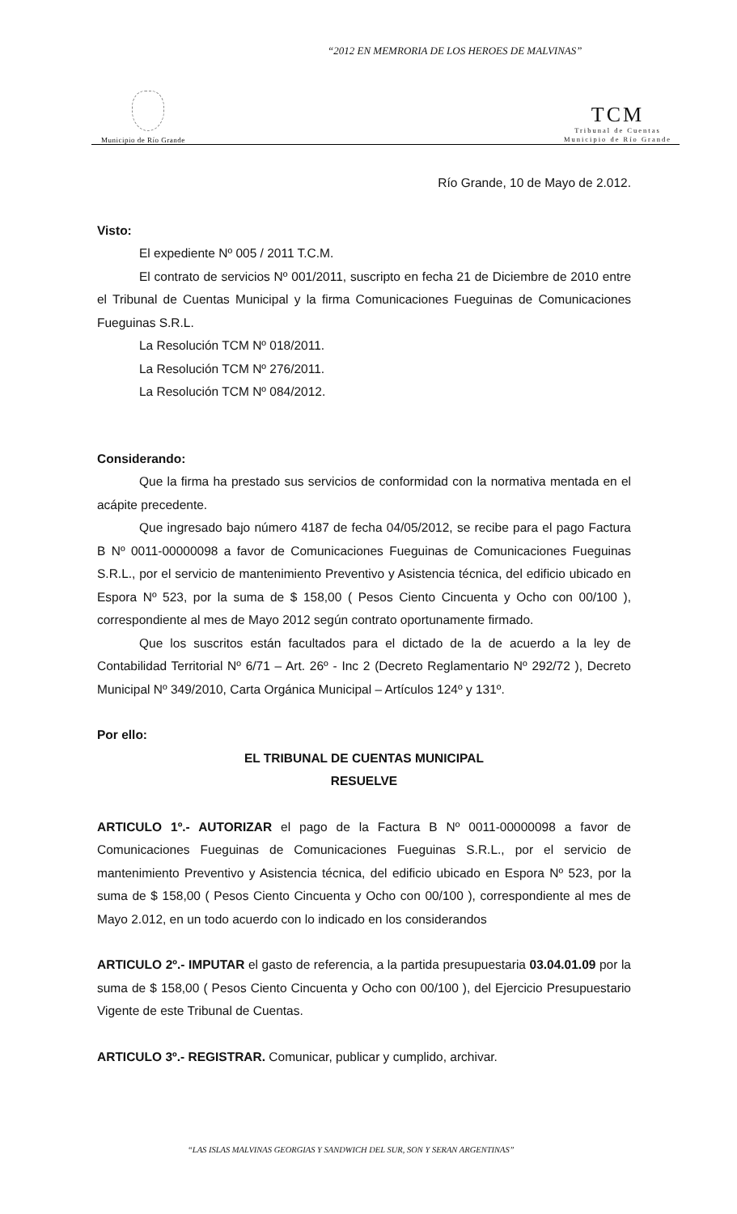“2012 EN MEMRORIA DE LOS HEROES DE MALVINAS”
Municipio de Río Grande
TCM
Tribunal de Cuentas
Municipio de Río Grande
Río Grande, 10 de Mayo de 2.012.
Visto:
El expediente Nº 005 / 2011 T.C.M.
El contrato de servicios Nº 001/2011, suscripto en fecha 21 de Diciembre de 2010 entre el Tribunal de Cuentas Municipal y la firma Comunicaciones Fueguinas de Comunicaciones Fueguinas S.R.L.
La Resolución TCM Nº 018/2011.
La Resolución TCM Nº 276/2011.
La Resolución TCM Nº 084/2012.
Considerando:
Que la firma ha prestado sus servicios de conformidad con la normativa mentada en el acápite precedente.
Que ingresado bajo número 4187 de fecha 04/05/2012, se recibe para el pago Factura B Nº 0011-00000098 a favor de Comunicaciones Fueguinas de Comunicaciones Fueguinas S.R.L., por el servicio de mantenimiento Preventivo y Asistencia técnica, del edificio ubicado en Espora Nº 523, por la suma de $ 158,00 ( Pesos Ciento Cincuenta y Ocho con 00/100 ), correspondiente al mes de Mayo 2012 según contrato oportunamente firmado.
Que los suscritos están facultados para el dictado de la de acuerdo a la ley de Contabilidad Territorial Nº 6/71 – Art. 26º - Inc 2 (Decreto Reglamentario Nº 292/72 ), Decreto Municipal Nº 349/2010, Carta Orgánica Municipal – Artículos 124º y 131º.
Por ello:
EL TRIBUNAL DE CUENTAS MUNICIPAL
RESUELVE
ARTICULO 1º.- AUTORIZAR el pago de la Factura B Nº 0011-00000098 a favor de Comunicaciones Fueguinas de Comunicaciones Fueguinas S.R.L., por el servicio de mantenimiento Preventivo y Asistencia técnica, del edificio ubicado en Espora Nº 523, por la suma de $ 158,00 ( Pesos Ciento Cincuenta y Ocho con 00/100 ), correspondiente al mes de Mayo 2.012, en un todo acuerdo con lo indicado en los considerandos
ARTICULO 2º.- IMPUTAR el gasto de referencia, a la partida presupuestaria 03.04.01.09 por la suma de $ 158,00 ( Pesos Ciento Cincuenta y Ocho con 00/100 ), del Ejercicio Presupuestario Vigente de este Tribunal de Cuentas.
ARTICULO 3º.- REGISTRAR. Comunicar, publicar y cumplido, archivar.
“LAS ISLAS MALVINAS GEORGIAS Y SANDWICH DEL SUR, SON Y SERAN ARGENTINAS”